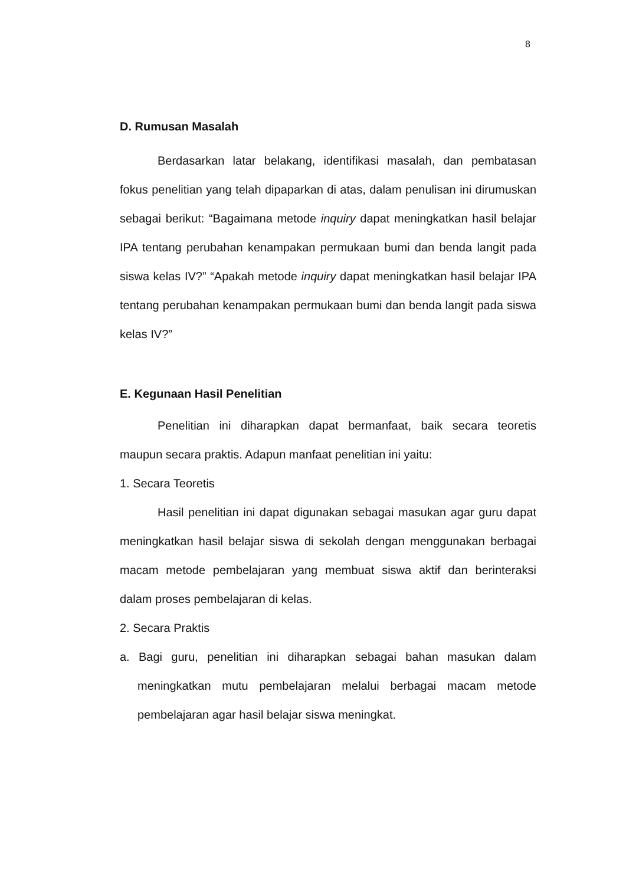8
D. Rumusan Masalah
Berdasarkan latar belakang, identifikasi masalah, dan pembatasan fokus penelitian yang telah dipaparkan di atas, dalam penulisan ini dirumuskan sebagai berikut: “Bagaimana metode inquiry dapat meningkatkan hasil belajar IPA tentang perubahan kenampakan permukaan bumi dan benda langit pada siswa kelas IV?” “Apakah metode inquiry dapat meningkatkan hasil belajar IPA tentang perubahan kenampakan permukaan bumi dan benda langit pada siswa kelas IV?”
E. Kegunaan Hasil Penelitian
Penelitian ini diharapkan dapat bermanfaat, baik secara teoretis maupun secara praktis. Adapun manfaat penelitian ini yaitu:
1. Secara Teoretis
Hasil penelitian ini dapat digunakan sebagai masukan agar guru dapat meningkatkan hasil belajar siswa di sekolah dengan menggunakan berbagai macam metode pembelajaran yang membuat siswa aktif dan berinteraksi dalam proses pembelajaran di kelas.
2. Secara Praktis
a. Bagi guru, penelitian ini diharapkan sebagai bahan masukan dalam meningkatkan mutu pembelajaran melalui berbagai macam metode pembelajaran agar hasil belajar siswa meningkat.